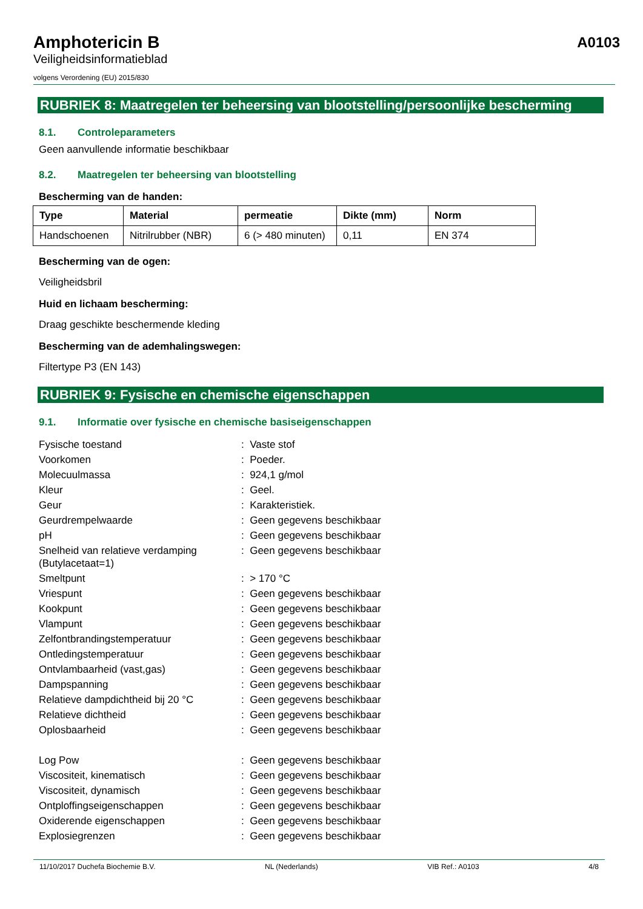Amphotericin B
Veiligheidsinformatieblad
volgens Verordening (EU) 2015/830
A0103
RUBRIEK 8: Maatregelen ter beheersing van blootstelling/persoonlijke bescherming
8.1. Controleparameters
Geen aanvullende informatie beschikbaar
8.2. Maatregelen ter beheersing van blootstelling
Bescherming van de handen:
| Type | Material | permeatie | Dikte (mm) | Norm |
| --- | --- | --- | --- | --- |
| Handschoenen | Nitrilrubber (NBR) | 6 (> 480 minuten) | 0,11 | EN 374 |
Bescherming van de ogen:
Veiligheidsbril
Huid en lichaam bescherming:
Draag geschikte beschermende kleding
Bescherming van de ademhalingswegen:
Filtertype P3 (EN 143)
RUBRIEK 9: Fysische en chemische eigenschappen
9.1. Informatie over fysische en chemische basiseigenschappen
| Fysische toestand | : Vaste stof |
| Voorkomen | : Poeder. |
| Molecuulmassa | : 924,1 g/mol |
| Kleur | : Geel. |
| Geur | : Karakteristiek. |
| Geurdrempelwaarde | : Geen gegevens beschikbaar |
| pH | : Geen gegevens beschikbaar |
| Snelheid van relatieve verdamping (Butylacetaat=1) | : Geen gegevens beschikbaar |
| Smeltpunt | : > 170 °C |
| Vriespunt | : Geen gegevens beschikbaar |
| Kookpunt | : Geen gegevens beschikbaar |
| Vlampunt | : Geen gegevens beschikbaar |
| Zelfontbrandingstemperatuur | : Geen gegevens beschikbaar |
| Ontledingstemperatuur | : Geen gegevens beschikbaar |
| Ontvlambaarheid (vast,gas) | : Geen gegevens beschikbaar |
| Dampspanning | : Geen gegevens beschikbaar |
| Relatieve dampdichtheid bij 20 °C | : Geen gegevens beschikbaar |
| Relatieve dichtheid | : Geen gegevens beschikbaar |
| Oplosbaarheid | : Geen gegevens beschikbaar |
| Log Pow | : Geen gegevens beschikbaar |
| Viscositeit, kinematisch | : Geen gegevens beschikbaar |
| Viscositeit, dynamisch | : Geen gegevens beschikbaar |
| Ontploffingseigenschappen | : Geen gegevens beschikbaar |
| Oxiderende eigenschappen | : Geen gegevens beschikbaar |
| Explosiegrenzen | : Geen gegevens beschikbaar |
11/10/2017 Duchefa Biochemie B.V. NL (Nederlands) VIB Ref.: A0103 4/8